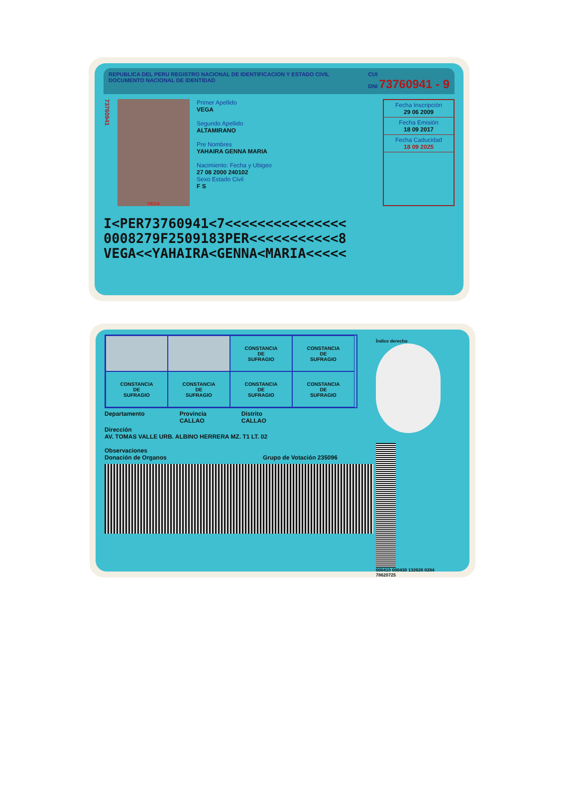REPUBLICA DEL PERU REGISTRO NACIONAL DE IDENTIFICACION Y ESTADO CIVIL
DOCUMENTO NACIONAL DE IDENTIDAD CUI
DNI 73760941 - 9
73760941
VEGA
Primer Apellido
VEGA
Segundo Apellido
ALTAMIRANO
Pre Nombres
YAHAIRA GENNA MARIA
Nacimiento: Fecha y Ubigeo
27 08 2000 240102
Sexo Estado Civil
F S
Fecha Inscripción
29 06 2009
Fecha Emisión
18 09 2017
Fecha Caducidad
18 09 2025
I<PER73760941<7<<<<<<<<<<<<<<<
0008279F2509183PER<<<<<<<<<<<8
VEGA<<YAHAIRA<GENNA<MARIA<<<<<
CONSTANCIA
DE
SUFRAGIO
CONSTANCIA
DE
SUFRAGIO
CONSTANCIA
DE
SUFRAGIO
CONSTANCIA
DE
SUFRAGIO
CONSTANCIA
DE
SUFRAGIO
CONSTANCIA
DE
SUFRAGIO
Departamento Provincia
CALLAO Distrito
CALLAO
Dirección
AV. TOMAS VALLE URB. ALBINO HERRERA MZ. T1 LT. 02
Observaciones
Donación de Organos Grupo de Votación 235096
Índice derecho
000410 000430 132626 0284 78620725